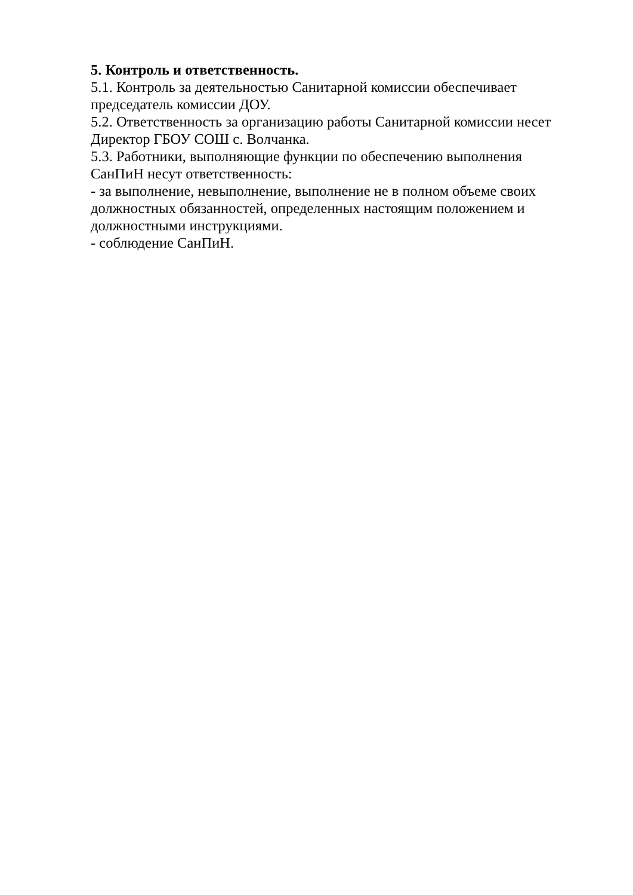5. Контроль и ответственность.
5.1. Контроль за деятельностью Санитарной комиссии обеспечивает председатель комиссии ДОУ.
5.2. Ответственность за организацию работы Санитарной комиссии несет Директор ГБОУ СОШ с. Волчанка.
5.3. Работники, выполняющие функции по обеспечению выполнения СанПиН несут ответственность:
- за выполнение, невыполнение, выполнение не в полном объеме своих должностных обязанностей, определенных настоящим положением и должностными инструкциями.
- соблюдение СанПиН.